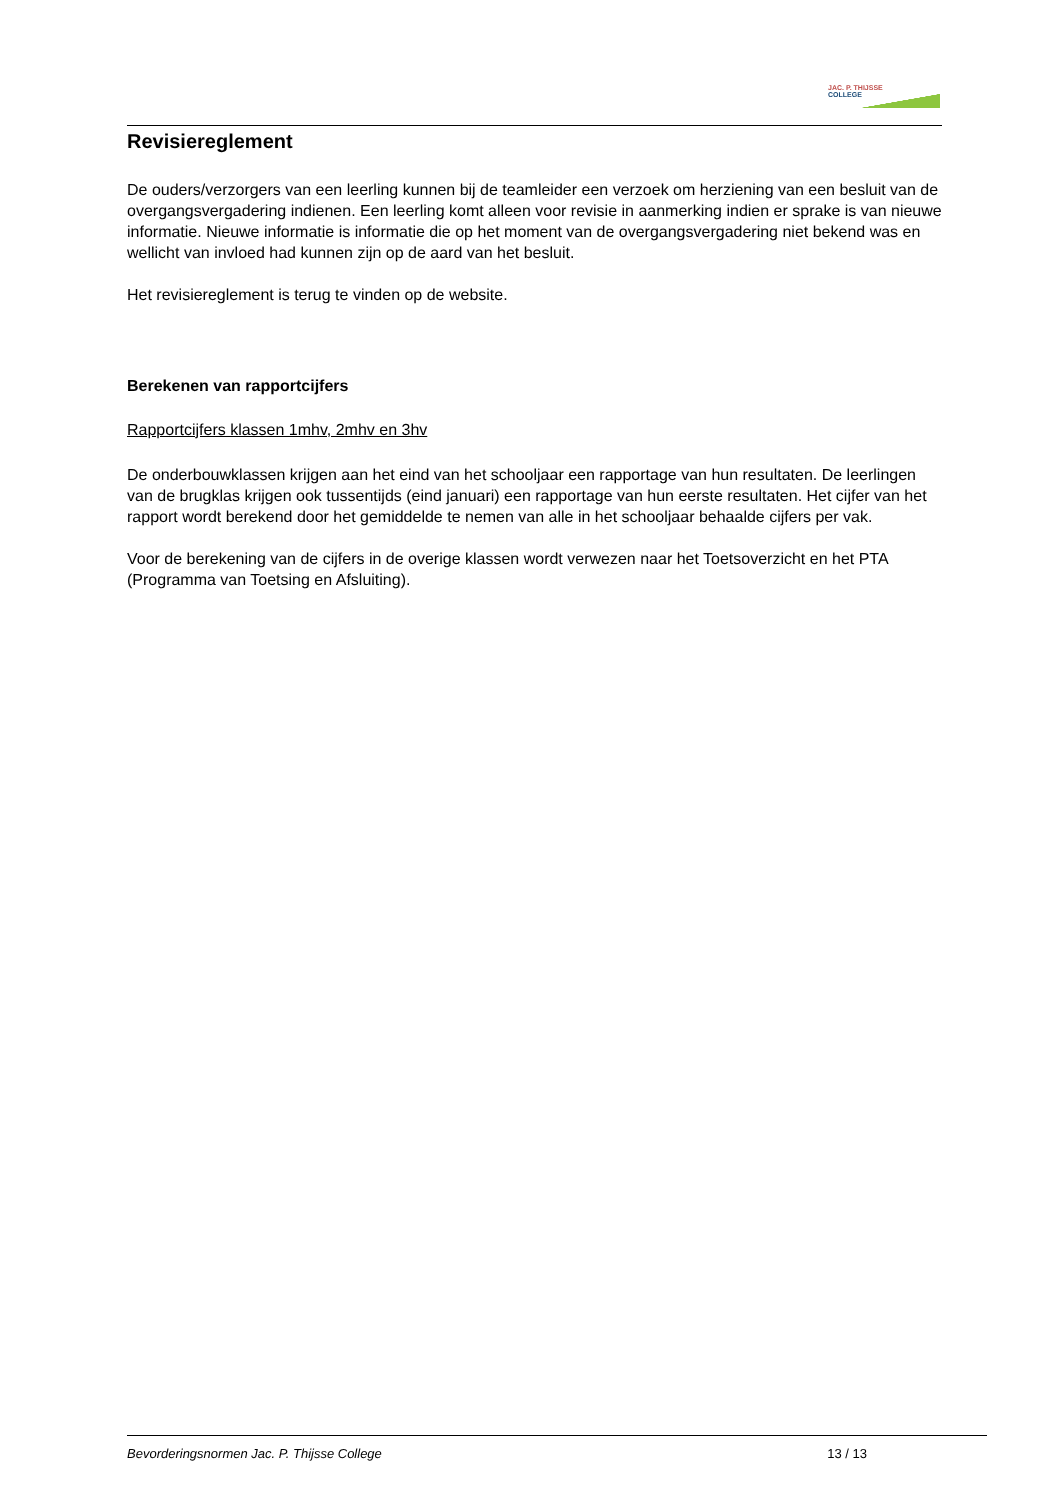JAC. P. THIJSSE
COLLEGE
Revisiereglement
De ouders/verzorgers van een leerling kunnen bij de teamleider een verzoek om herziening van een besluit van de overgangsvergadering indienen. Een leerling komt alleen voor revisie in aanmerking indien er sprake is van nieuwe informatie. Nieuwe informatie is informatie die op het moment van de overgangsvergadering niet bekend was en wellicht van invloed had kunnen zijn op de aard van het besluit.
Het revisiereglement is terug te vinden op de website.
Berekenen van rapportcijfers
Rapportcijfers klassen 1mhv, 2mhv en 3hv
De onderbouwklassen krijgen aan het eind van het schooljaar een rapportage van hun resultaten. De leerlingen van de brugklas krijgen ook tussentijds (eind januari) een rapportage van hun eerste resultaten. Het cijfer van het rapport wordt berekend door het gemiddelde te nemen van alle in het schooljaar behaalde cijfers per vak.
Voor de berekening van de cijfers in de overige klassen wordt verwezen naar het Toetsoverzicht en het PTA (Programma van Toetsing en Afsluiting).
Bevorderingsnormen Jac. P. Thijsse College 13 / 13